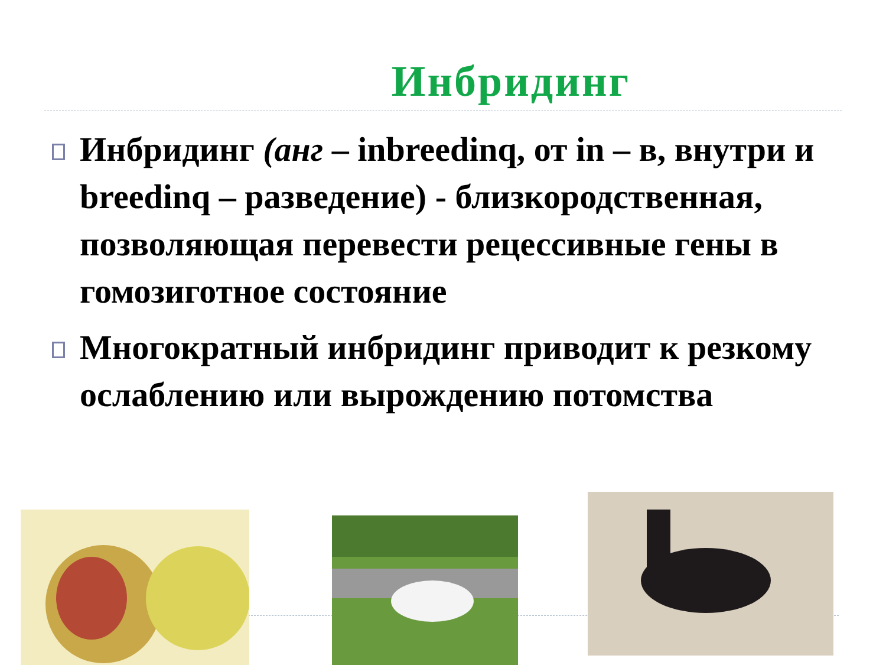Инбридинг
Инбридинг (анг – inbreedinq, от in – в, внутри и breedinq – разведение) - близкородственная, позволяющая перевести рецессивные гены в гомозиготное состояние
Многократный инбридинг приводит к резкому ослаблению или вырождению потомства